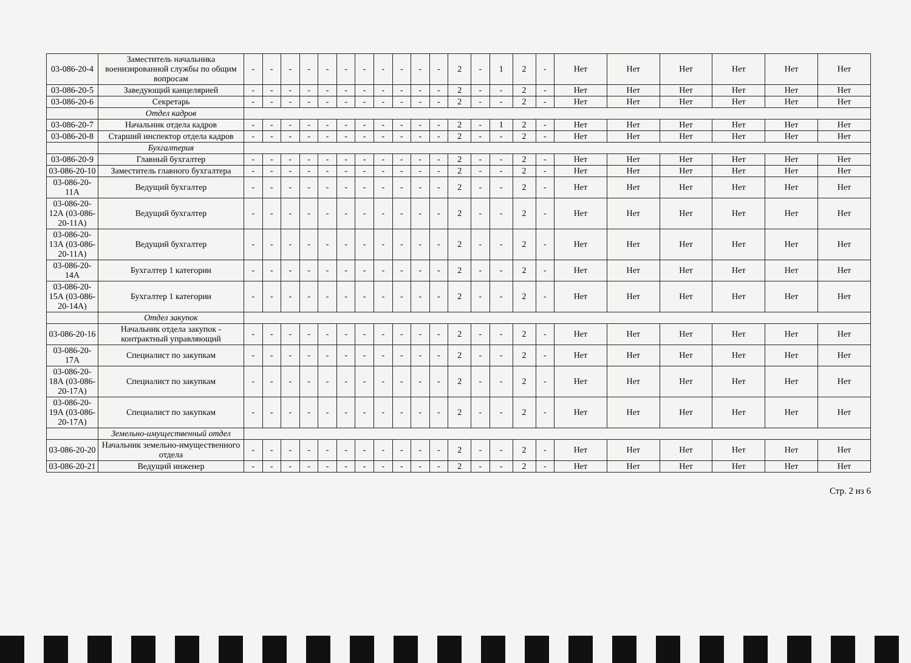| 03-086-20-4 | Заместитель начальника военизированной службы по общим вопросам | - | - | - | - | - | - | - | - | - | - | - | 2 | - | 1 | 2 | - | Нет | Нет | Нет | Нет | Нет | Нет |
| 03-086-20-5 | Заведующий канцелярией | - | - | - | - | - | - | - | - | - | - | - | 2 | - | - | 2 | - | Нет | Нет | Нет | Нет | Нет | Нет |
| 03-086-20-6 | Секретарь | - | - | - | - | - | - | - | - | - | - | - | 2 | - | - | 2 | - | Нет | Нет | Нет | Нет | Нет | Нет |
| | Отдел кадров | | | | | | | | | | | | | | | | | | | | | | |
| 03-086-20-7 | Начальник отдела кадров | - | - | - | - | - | - | - | - | - | - | - | 2 | - | 1 | 2 | - | Нет | Нет | Нет | Нет | Нет | Нет |
| 03-086-20-8 | Старший инспектор отдела кадров | - | - | - | - | - | - | - | - | - | - | - | 2 | - | - | 2 | - | Нет | Нет | Нет | Нет | Нет | Нет |
| | Бухгалтерия | | | | | | | | | | | | | | | | | | | | | | |
| 03-086-20-9 | Главный бухгалтер | - | - | - | - | - | - | - | - | - | - | - | 2 | - | - | 2 | - | Нет | Нет | Нет | Нет | Нет | Нет |
| 03-086-20-10 | Заместитель главного бухгалтера | - | - | - | - | - | - | - | - | - | - | - | 2 | - | - | 2 | - | Нет | Нет | Нет | Нет | Нет | Нет |
| 03-086-20-11А | Ведущий бухгалтер | - | - | - | - | - | - | - | - | - | - | - | 2 | - | - | 2 | - | Нет | Нет | Нет | Нет | Нет | Нет |
| 03-086-20-12А (03-086-20-11А) | Ведущий бухгалтер | - | - | - | - | - | - | - | - | - | - | - | 2 | - | - | 2 | - | Нет | Нет | Нет | Нет | Нет | Нет |
| 03-086-20-13А (03-086-20-11А) | Ведущий бухгалтер | - | - | - | - | - | - | - | - | - | - | - | 2 | - | - | 2 | - | Нет | Нет | Нет | Нет | Нет | Нет |
| 03-086-20-14А | Бухгалтер 1 категории | - | - | - | - | - | - | - | - | - | - | - | 2 | - | - | 2 | - | Нет | Нет | Нет | Нет | Нет | Нет |
| 03-086-20-15А (03-086-20-14А) | Бухгалтер 1 категории | - | - | - | - | - | - | - | - | - | - | - | 2 | - | - | 2 | - | Нет | Нет | Нет | Нет | Нет | Нет |
| | Отдел закупок | | | | | | | | | | | | | | | | | | | | | | |
| 03-086-20-16 | Начальник отдела закупок - контрактный управляющий | - | - | - | - | - | - | - | - | - | - | - | 2 | - | - | 2 | - | Нет | Нет | Нет | Нет | Нет | Нет |
| 03-086-20-17А | Специалист по закупкам | - | - | - | - | - | - | - | - | - | - | - | 2 | - | - | 2 | - | Нет | Нет | Нет | Нет | Нет | Нет |
| 03-086-20-18А (03-086-20-17А) | Специалист по закупкам | - | - | - | - | - | - | - | - | - | - | - | 2 | - | - | 2 | - | Нет | Нет | Нет | Нет | Нет | Нет |
| 03-086-20-19А (03-086-20-17А) | Специалист по закупкам | - | - | - | - | - | - | - | - | - | - | - | 2 | - | - | 2 | - | Нет | Нет | Нет | Нет | Нет | Нет |
| | Земельно-имущественный отдел | | | | | | | | | | | | | | | | | | | | | | |
| 03-086-20-20 | Начальник земельно-имущественного отдела | - | - | - | - | - | - | - | - | - | - | - | 2 | - | - | 2 | - | Нет | Нет | Нет | Нет | Нет | Нет |
| 03-086-20-21 | Ведущий инженер | - | - | - | - | - | - | - | - | - | - | - | 2 | - | - | 2 | - | Нет | Нет | Нет | Нет | Нет | Нет |
Стр. 2 из 6